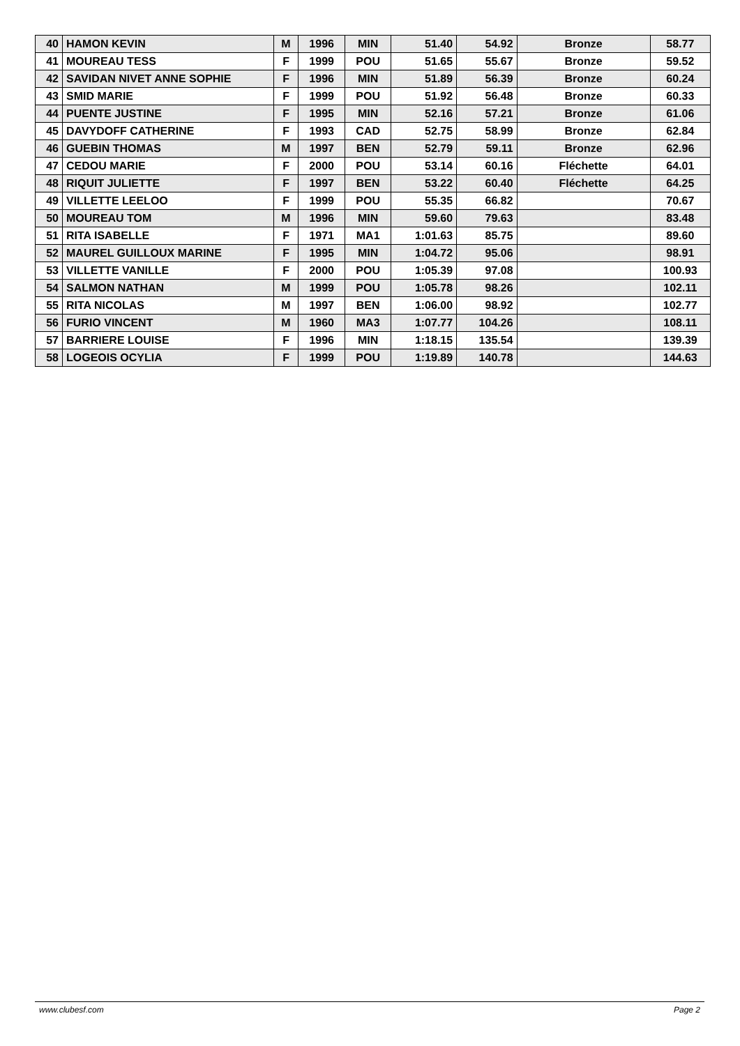| 40 | HAMON KEVIN | M | 1996 | MIN | 51.40 | 54.92 | Bronze | 58.77 |
| 41 | MOUREAU TESS | F | 1999 | POU | 51.65 | 55.67 | Bronze | 59.52 |
| 42 | SAVIDAN NIVET ANNE SOPHIE | F | 1996 | MIN | 51.89 | 56.39 | Bronze | 60.24 |
| 43 | SMID MARIE | F | 1999 | POU | 51.92 | 56.48 | Bronze | 60.33 |
| 44 | PUENTE JUSTINE | F | 1995 | MIN | 52.16 | 57.21 | Bronze | 61.06 |
| 45 | DAVYDOFF CATHERINE | F | 1993 | CAD | 52.75 | 58.99 | Bronze | 62.84 |
| 46 | GUEBIN THOMAS | M | 1997 | BEN | 52.79 | 59.11 | Bronze | 62.96 |
| 47 | CEDOU MARIE | F | 2000 | POU | 53.14 | 60.16 | Fléchette | 64.01 |
| 48 | RIQUIT JULIETTE | F | 1997 | BEN | 53.22 | 60.40 | Fléchette | 64.25 |
| 49 | VILLETTE LEELOO | F | 1999 | POU | 55.35 | 66.82 | | 70.67 |
| 50 | MOUREAU TOM | M | 1996 | MIN | 59.60 | 79.63 | | 83.48 |
| 51 | RITA ISABELLE | F | 1971 | MA1 | 1:01.63 | 85.75 | | 89.60 |
| 52 | MAUREL GUILLOUX MARINE | F | 1995 | MIN | 1:04.72 | 95.06 | | 98.91 |
| 53 | VILLETTE VANILLE | F | 2000 | POU | 1:05.39 | 97.08 | | 100.93 |
| 54 | SALMON NATHAN | M | 1999 | POU | 1:05.78 | 98.26 | | 102.11 |
| 55 | RITA NICOLAS | M | 1997 | BEN | 1:06.00 | 98.92 | | 102.77 |
| 56 | FURIO VINCENT | M | 1960 | MA3 | 1:07.77 | 104.26 | | 108.11 |
| 57 | BARRIERE LOUISE | F | 1996 | MIN | 1:18.15 | 135.54 | | 139.39 |
| 58 | LOGEOIS OCYLIA | F | 1999 | POU | 1:19.89 | 140.78 | | 144.63 |
www.clubesf.com Page 2